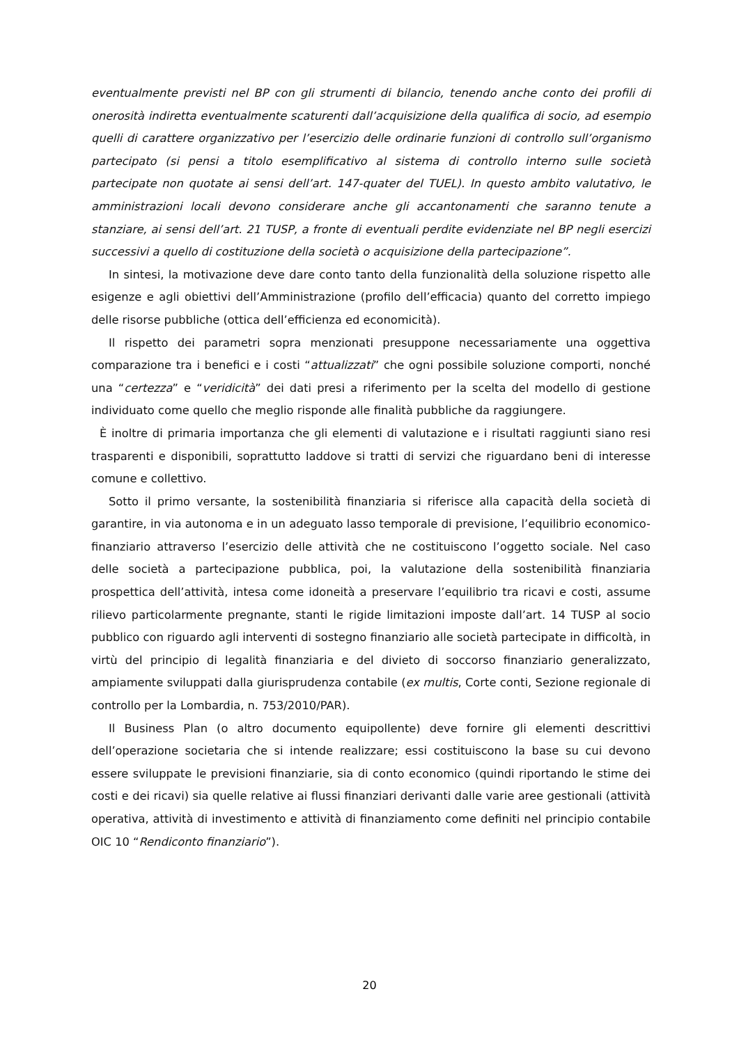eventualmente previsti nel BP con gli strumenti di bilancio, tenendo anche conto dei profili di onerosità indiretta eventualmente scaturenti dall’acquisizione della qualifica di socio, ad esempio quelli di carattere organizzativo per l’esercizio delle ordinarie funzioni di controllo sull’organismo partecipato (si pensi a titolo esemplificativo al sistema di controllo interno sulle società partecipate non quotate ai sensi dell’art. 147-quater del TUEL). In questo ambito valutativo, le amministrazioni locali devono considerare anche gli accantonamenti che saranno tenute a stanziare, ai sensi dell’art. 21 TUSP, a fronte di eventuali perdite evidenziate nel BP negli esercizi successivi a quello di costituzione della società o acquisizione della partecipazione”.
In sintesi, la motivazione deve dare conto tanto della funzionalità della soluzione rispetto alle esigenze e agli obiettivi dell’Amministrazione (profilo dell’efficacia) quanto del corretto impiego delle risorse pubbliche (ottica dell’efficienza ed economicità).
Il rispetto dei parametri sopra menzionati presuppone necessariamente una oggettiva comparazione tra i benefici e i costi “attualizzati” che ogni possibile soluzione comporti, nonché una “certezza” e “veridicità” dei dati presi a riferimento per la scelta del modello di gestione individuato come quello che meglio risponde alle finalità pubbliche da raggiungere.
È inoltre di primaria importanza che gli elementi di valutazione e i risultati raggiunti siano resi trasparenti e disponibili, soprattutto laddove si tratti di servizi che riguardano beni di interesse comune e collettivo.
Sotto il primo versante, la sostenibilità finanziaria si riferisce alla capacità della società di garantire, in via autonoma e in un adeguato lasso temporale di previsione, l’equilibrio economico-finanziario attraverso l’esercizio delle attività che ne costituiscono l’oggetto sociale. Nel caso delle società a partecipazione pubblica, poi, la valutazione della sostenibilità finanziaria prospettica dell’attività, intesa come idoneità a preservare l’equilibrio tra ricavi e costi, assume rilievo particolarmente pregnante, stanti le rigide limitazioni imposte dall’art. 14 TUSP al socio pubblico con riguardo agli interventi di sostegno finanziario alle società partecipate in difficoltà, in virtù del principio di legalità finanziaria e del divieto di soccorso finanziario generalizzato, ampiamente sviluppati dalla giurisprudenza contabile (ex multis, Corte conti, Sezione regionale di controllo per la Lombardia, n. 753/2010/PAR).
Il Business Plan (o altro documento equipollente) deve fornire gli elementi descrittivi dell’operazione societaria che si intende realizzare; essi costituiscono la base su cui devono essere sviluppate le previsioni finanziarie, sia di conto economico (quindi riportando le stime dei costi e dei ricavi) sia quelle relative ai flussi finanziari derivanti dalle varie aree gestionali (attività operativa, attività di investimento e attività di finanziamento come definiti nel principio contabile OIC 10 “Rendiconto finanziario”).
20